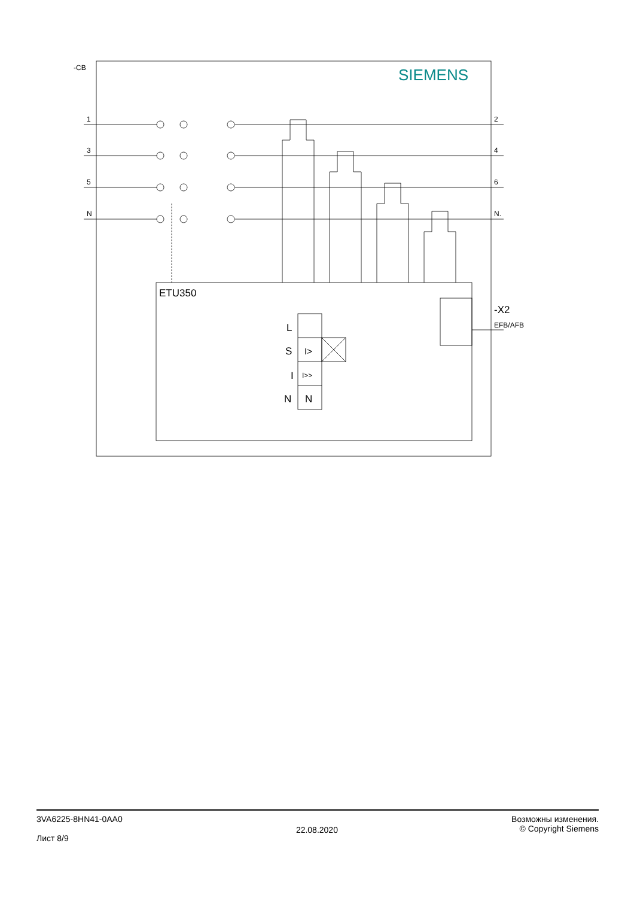-CB SIEMENS
1 2
3 4
5 6
N N.
ETU350
-X2
EFB/AFB
L
S I>
I I>>
N N
3VA6225-8HN41-0AA0
Лист 8/9
22.08.2020
Возможны изменения.
© Copyright Siemens